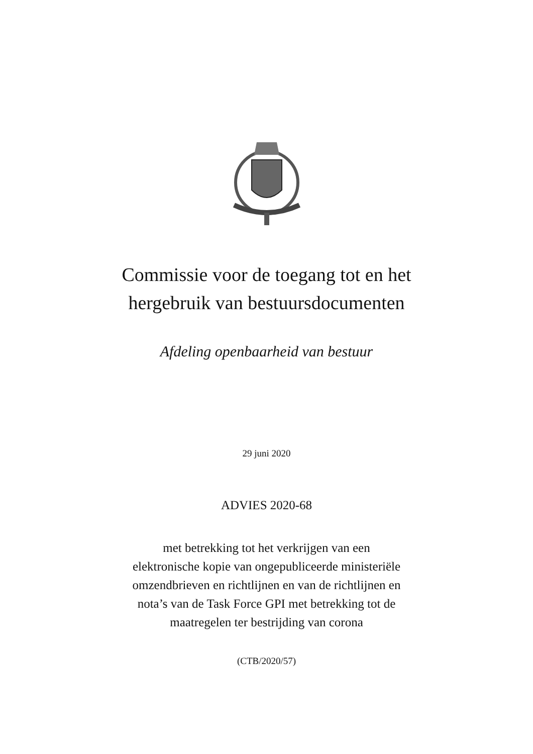Commissie voor de toegang tot en het
hergebruik van bestuursdocumenten
Afdeling openbaarheid van bestuur
29 juni 2020
ADVIES 2020-68
met betrekking tot het verkrijgen van een
elektronische kopie van ongepubliceerde ministeriële
omzendbrieven en richtlijnen en van de richtlijnen en
nota’s van de Task Force GPI met betrekking tot de
maatregelen ter bestrijding van corona
(CTB/2020/57)